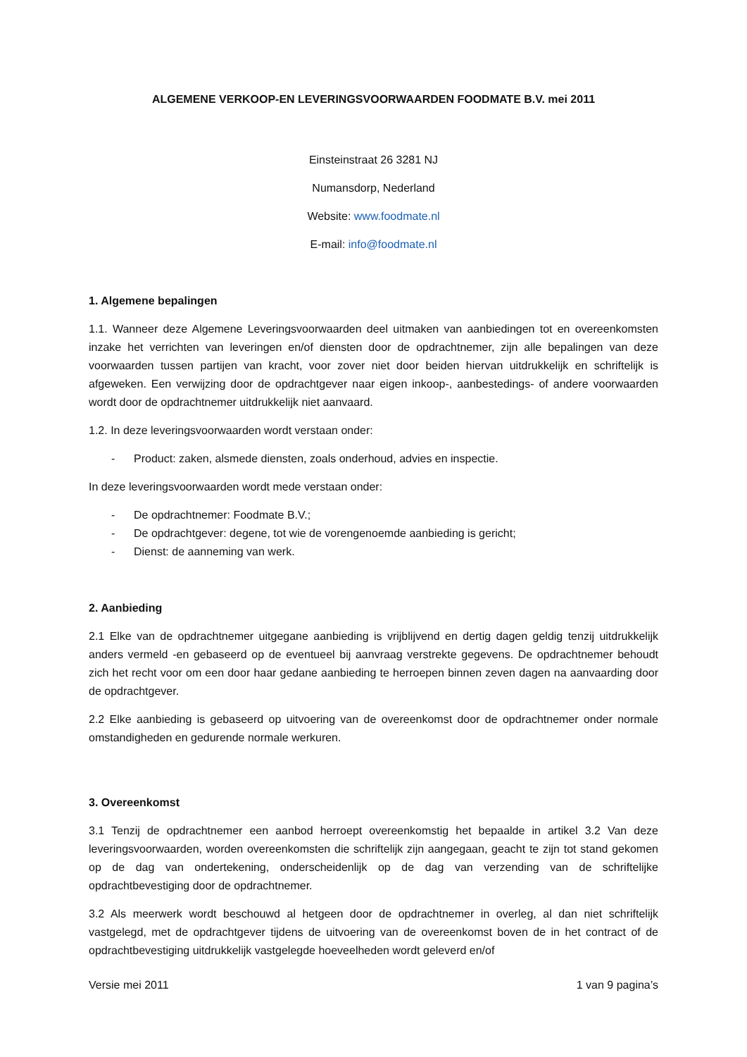ALGEMENE VERKOOP-EN LEVERINGSVOORWAARDEN FOODMATE B.V. mei 2011
Einsteinstraat 26 3281 NJ
Numansdorp, Nederland
Website: www.foodmate.nl
E-mail: info@foodmate.nl
1. Algemene bepalingen
1.1. Wanneer deze Algemene Leveringsvoorwaarden deel uitmaken van aanbiedingen tot en overeenkomsten inzake het verrichten van leveringen en/of diensten door de opdrachtnemer, zijn alle bepalingen van deze voorwaarden tussen partijen van kracht, voor zover niet door beiden hiervan uitdrukkelijk en schriftelijk is afgeweken. Een verwijzing door de opdrachtgever naar eigen inkoop-, aanbestedings- of andere voorwaarden wordt door de opdrachtnemer uitdrukkelijk niet aanvaard.
1.2. In deze leveringsvoorwaarden wordt verstaan onder:
- Product: zaken, alsmede diensten, zoals onderhoud, advies en inspectie.
In deze leveringsvoorwaarden wordt mede verstaan onder:
- De opdrachtnemer: Foodmate B.V.;
- De opdrachtgever: degene, tot wie de vorengenoemde aanbieding is gericht;
- Dienst: de aanneming van werk.
2. Aanbieding
2.1 Elke van de opdrachtnemer uitgegane aanbieding is vrijblijvend en dertig dagen geldig tenzij uitdrukkelijk anders vermeld -en gebaseerd op de eventueel bij aanvraag verstrekte gegevens. De opdrachtnemer behoudt zich het recht voor om een door haar gedane aanbieding te herroepen binnen zeven dagen na aanvaarding door de opdrachtgever.
2.2 Elke aanbieding is gebaseerd op uitvoering van de overeenkomst door de opdrachtnemer onder normale omstandigheden en gedurende normale werkuren.
3. Overeenkomst
3.1 Tenzij de opdrachtnemer een aanbod herroept overeenkomstig het bepaalde in artikel 3.2 Van deze leveringsvoorwaarden, worden overeenkomsten die schriftelijk zijn aangegaan, geacht te zijn tot stand gekomen op de dag van ondertekening, onderscheidenlijk op de dag van verzending van de schriftelijke opdrachtbevestiging door de opdrachtnemer.
3.2 Als meerwerk wordt beschouwd al hetgeen door de opdrachtnemer in overleg, al dan niet schriftelijk vastgelegd, met de opdrachtgever tijdens de uitvoering van de overeenkomst boven de in het contract of de opdrachtbevestiging uitdrukkelijk vastgelegde hoeveelheden wordt geleverd en/of
Versie mei 2011 1 van 9 pagina’s